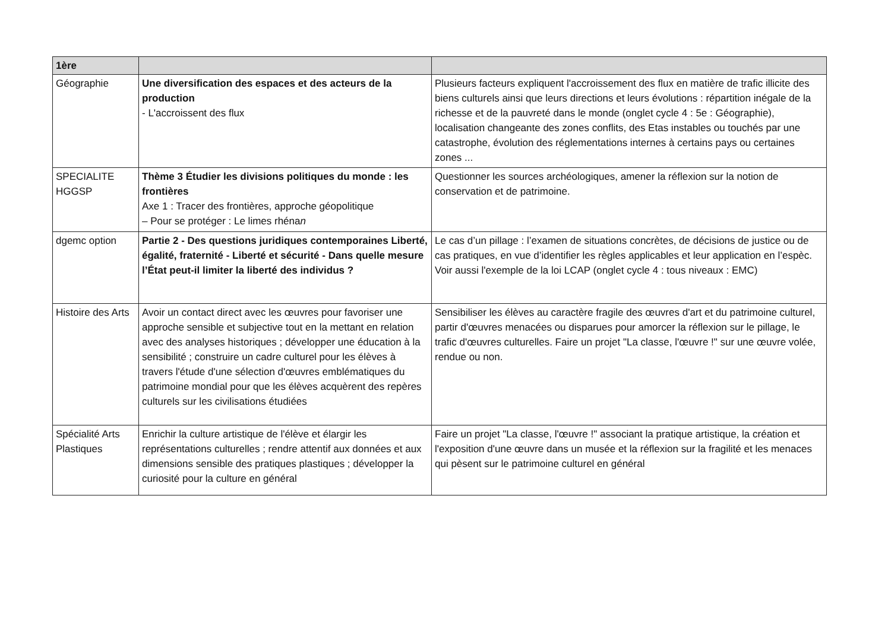| 1ère | | |
| --- | --- | --- |
| Géographie | Une diversification des espaces et des acteurs de la production - L'accroissent des flux | Plusieurs facteurs expliquent l'accroissement des flux en matière de trafic illicite des biens culturels ainsi que leurs directions et leurs évolutions : répartition inégale de la richesse et de la pauvreté dans le monde (onglet cycle 4 : 5e : Géographie), localisation changeante des zones conflits, des Etas instables ou touchés par une catastrophe, évolution des réglementations internes à certains pays ou certaines zones ... |
| SPECIALITE HGGSP | Thème 3 Étudier les divisions politiques du monde : les frontières Axe 1 : Tracer des frontières, approche géopolitique – Pour se protéger : Le limes rhéna n | Questionner les sources archéologiques, amener la réflexion sur la notion de conservation et de patrimoine. |
| dgemc option | Partie 2 - Des questions juridiques contemporaines Liberté, égalité, fraternité - Liberté et sécurité - Dans quelle mesure l’État peut-il limiter la liberté des individus ? | Le cas d’un pillage : l’examen de situations concrètes, de décisions de justice ou de cas pratiques, en vue d’identifier les règles applicables et leur application en l’espèc. Voir aussi l'exemple de la loi LCAP (onglet cycle 4 : tous niveaux : EMC) |
| Histoire des Arts | Avoir un contact direct avec les œuvres pour favoriser une approche sensible et subjective tout en la mettant en relation avec des analyses historiques ; développer une éducation à la sensibilité ; construire un cadre culturel pour les élèves à travers l'étude d'une sélection d'œuvres emblématiques du patrimoine mondial pour que les élèves acquèrent des repères culturels sur les civilisations étudiées | Sensibiliser les élèves au caractère fragile des œuvres d'art et du patrimoine culturel, partir d'œuvres menacées ou disparues pour amorcer la réflexion sur le pillage, le trafic d'œuvres culturelles. Faire un projet "La classe, l'œuvre !" sur une œuvre volée, rendue ou non. |
| Spécialité Arts Plastiques | Enrichir la culture artistique de l'élève et élargir les représentations culturelles ; rendre attentif aux données et aux dimensions sensible des pratiques plastiques ; développer la curiosité pour la culture en général | Faire un projet "La classe, l'œuvre !" associant la pratique artistique, la création et l'exposition d'une œuvre dans un musée et la réflexion sur la fragilité et les menaces qui pèsent sur le patrimoine culturel en général |